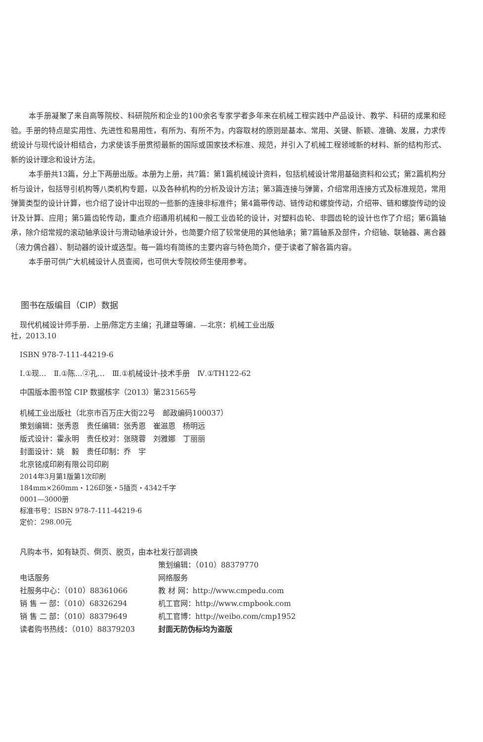本手册凝聚了来自高等院校、科研院所和企业的100余名专家学者多年来在机械工程实践中产品设计、教学、科研的成果和经验。手册的特点是实用性、先进性和易用性，有所为、有所不为，内容取材的原则是基本、常用、关键、新颖、准确、发展，力求传统设计与现代设计相结合，力求使该手册贯彻最新的国际或国家技术标准、规范，并引入了机械工程领域新的材料、新的结构形式、新的设计理念和设计方法。
本手册共13篇，分上下两册出版。本册为上册，共7篇：第1篇机械设计资料，包括机械设计常用基础资料和公式；第2篇机构分析与设计，包括导引机构等八类机构专题，以及各种机构的分析及设计方法；第3篇连接与弹簧，介绍常用连接方式及标准规范，常用弹簧类型的设计计算，也介绍了设计中出现的一些新的连接非标准件；第4篇带传动、链传动和螺旋传动，介绍带、链和螺旋传动的设计及计算、应用；第5篇齿轮传动，重点介绍通用机械和一般工业齿轮的设计，对塑料齿轮、非圆齿轮的设计也作了介绍；第6篇轴承，除介绍常规的滚动轴承设计与滑动轴承设计外，也简要介绍了较常使用的其他轴承；第7篇轴系及部件，介绍轴、联轴器、离合器（液力偶合器）、制动器的设计或选型。每一篇均有简练的主要内容与特色简介，便于读者了解各篇内容。
本手册可供广大机械设计人员查阅，也可供大专院校师生使用参考。
图书在版编目（CIP）数据
现代机械设计师手册．上册/陈定方主编；孔建益等编．—北京：机械工业出版
社，2013.10
ISBN 978-7-111-44219-6
Ⅰ.①现…　Ⅱ.①陈…②孔…　Ⅲ.①机械设计-技术手册　Ⅳ.①TH122-62
中国版本图书馆 CIP 数据核字（2013）第231565号
机械工业出版社（北京市百万庄大街22号　邮政编码100037）
策划编辑：张秀恩　责任编辑：张秀恩　崔滋恩　杨明远
版式设计：霍永明　责任校对：张晓蓉　刘雅娜　丁丽丽
封面设计：姚　毅　责任印制：乔　宇
北京铭成印刷有限公司印刷
2014年3月第1版第1次印刷
184mm×260mm・126印张・5插页・4342千字
0001—3000册
标准书号：ISBN 978-7-111-44219-6
定价：298.00元
凡购本书，如有缺页、倒页、脱页，由本社发行部调换
| | 策划编辑：（010）88379770 |
| 电话服务 | 网络服务 |
| 社服务中心：（010）88361066 | 教 材 网：http://www.cmpedu.com |
| 销 售 一 部：（010）68326294 | 机工官网：http://www.cmpbook.com |
| 销 售 二 部：（010）88379649 | 机工官博：http://weibo.com/cmp1952 |
| 读者购书热线：（010）88379203 | 封面无防伪标均为盗版 |